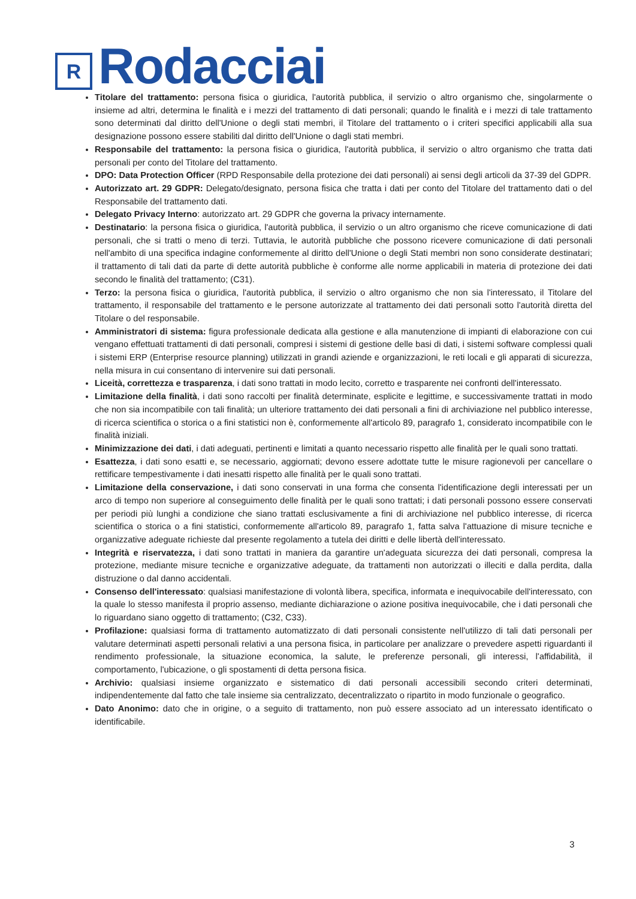R
Rodacciai
Titolare del trattamento: persona fisica o giuridica, l'autorità pubblica, il servizio o altro organismo che, singolarmente o insieme ad altri, determina le finalità e i mezzi del trattamento di dati personali; quando le finalità e i mezzi di tale trattamento sono determinati dal diritto dell'Unione o degli stati membri, il Titolare del trattamento o i criteri specifici applicabili alla sua designazione possono essere stabiliti dal diritto dell'Unione o dagli stati membri.
Responsabile del trattamento: la persona fisica o giuridica, l'autorità pubblica, il servizio o altro organismo che tratta dati personali per conto del Titolare del trattamento.
DPO: Data Protection Officer (RPD Responsabile della protezione dei dati personali) ai sensi degli articoli da 37-39 del GDPR.
Autorizzato art. 29 GDPR: Delegato/designato, persona fisica che tratta i dati per conto del Titolare del trattamento dati o del Responsabile del trattamento dati.
Delegato Privacy Interno: autorizzato art. 29 GDPR che governa la privacy internamente.
Destinatario: la persona fisica o giuridica, l'autorità pubblica, il servizio o un altro organismo che riceve comunicazione di dati personali, che si tratti o meno di terzi. Tuttavia, le autorità pubbliche che possono ricevere comunicazione di dati personali nell'ambito di una specifica indagine conformemente al diritto dell'Unione o degli Stati membri non sono considerate destinatari; il trattamento di tali dati da parte di dette autorità pubbliche è conforme alle norme applicabili in materia di protezione dei dati secondo le finalità del trattamento; (C31).
Terzo: la persona fisica o giuridica, l'autorità pubblica, il servizio o altro organismo che non sia l'interessato, il Titolare del trattamento, il responsabile del trattamento e le persone autorizzate al trattamento dei dati personali sotto l'autorità diretta del Titolare o del responsabile.
Amministratori di sistema: figura professionale dedicata alla gestione e alla manutenzione di impianti di elaborazione con cui vengano effettuati trattamenti di dati personali, compresi i sistemi di gestione delle basi di dati, i sistemi software complessi quali i sistemi ERP (Enterprise resource planning) utilizzati in grandi aziende e organizzazioni, le reti locali e gli apparati di sicurezza, nella misura in cui consentano di intervenire sui dati personali.
Liceità, correttezza e trasparenza, i dati sono trattati in modo lecito, corretto e trasparente nei confronti dell'interessato.
Limitazione della finalità, i dati sono raccolti per finalità determinate, esplicite e legittime, e successivamente trattati in modo che non sia incompatibile con tali finalità; un ulteriore trattamento dei dati personali a fini di archiviazione nel pubblico interesse, di ricerca scientifica o storica o a fini statistici non è, conformemente all'articolo 89, paragrafo 1, considerato incompatibile con le finalità iniziali.
Minimizzazione dei dati, i dati adeguati, pertinenti e limitati a quanto necessario rispetto alle finalità per le quali sono trattati.
Esattezza, i dati sono esatti e, se necessario, aggiornati; devono essere adottate tutte le misure ragionevoli per cancellare o rettificare tempestivamente i dati inesatti rispetto alle finalità per le quali sono trattati.
Limitazione della conservazione, i dati sono conservati in una forma che consenta l'identificazione degli interessati per un arco di tempo non superiore al conseguimento delle finalità per le quali sono trattati; i dati personali possono essere conservati per periodi più lunghi a condizione che siano trattati esclusivamente a fini di archiviazione nel pubblico interesse, di ricerca scientifica o storica o a fini statistici, conformemente all'articolo 89, paragrafo 1, fatta salva l'attuazione di misure tecniche e organizzative adeguate richieste dal presente regolamento a tutela dei diritti e delle libertà dell'interessato.
Integrità e riservatezza, i dati sono trattati in maniera da garantire un'adeguata sicurezza dei dati personali, compresa la protezione, mediante misure tecniche e organizzative adeguate, da trattamenti non autorizzati o illeciti e dalla perdita, dalla distruzione o dal danno accidentali.
Consenso dell'interessato: qualsiasi manifestazione di volontà libera, specifica, informata e inequivocabile dell'interessato, con la quale lo stesso manifesta il proprio assenso, mediante dichiarazione o azione positiva inequivocabile, che i dati personali che lo riguardano siano oggetto di trattamento; (C32, C33).
Profilazione: qualsiasi forma di trattamento automatizzato di dati personali consistente nell'utilizzo di tali dati personali per valutare determinati aspetti personali relativi a una persona fisica, in particolare per analizzare o prevedere aspetti riguardanti il rendimento professionale, la situazione economica, la salute, le preferenze personali, gli interessi, l'affidabilità, il comportamento, l'ubicazione, o gli spostamenti di detta persona fisica.
Archivio: qualsiasi insieme organizzato e sistematico di dati personali accessibili secondo criteri determinati, indipendentemente dal fatto che tale insieme sia centralizzato, decentralizzato o ripartito in modo funzionale o geografico.
Dato Anonimo: dato che in origine, o a seguito di trattamento, non può essere associato ad un interessato identificato o identificabile.
3